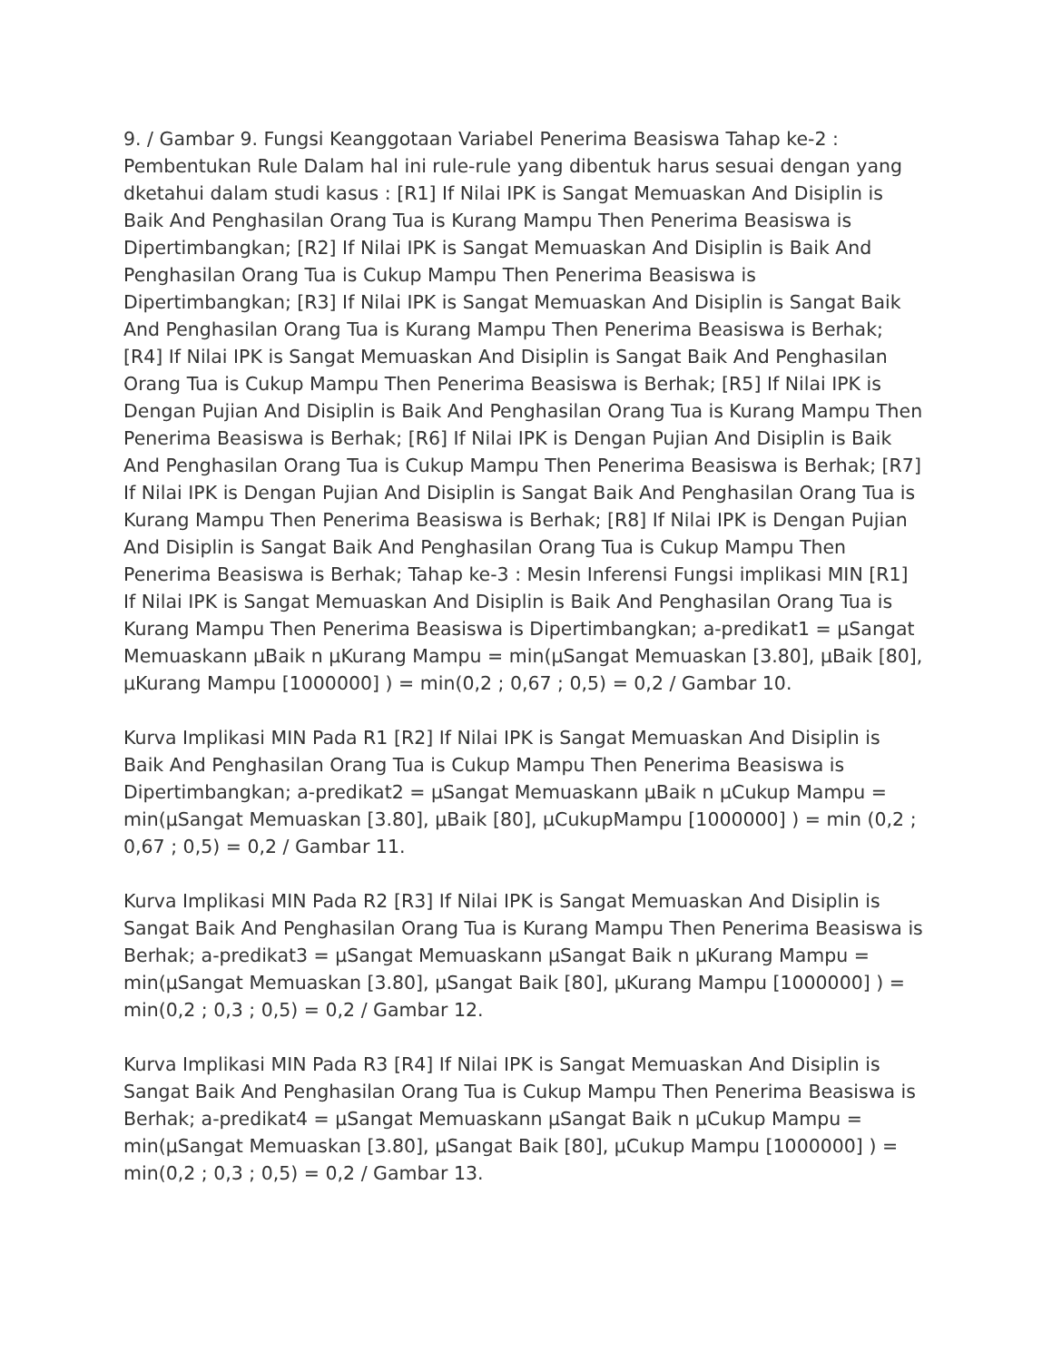9. / Gambar 9. Fungsi Keanggotaan Variabel Penerima Beasiswa Tahap ke-2 : Pembentukan Rule Dalam hal ini rule-rule yang dibentuk harus sesuai dengan yang dketahui dalam studi kasus : [R1] If Nilai IPK is Sangat Memuaskan And Disiplin is Baik And Penghasilan Orang Tua is Kurang Mampu Then Penerima Beasiswa is Dipertimbangkan; [R2] If Nilai IPK is Sangat Memuaskan And Disiplin is Baik And Penghasilan Orang Tua is Cukup Mampu Then Penerima Beasiswa is Dipertimbangkan; [R3] If Nilai IPK is Sangat Memuaskan And Disiplin is Sangat Baik And Penghasilan Orang Tua is Kurang Mampu Then Penerima Beasiswa is Berhak; [R4] If Nilai IPK is Sangat Memuaskan And Disiplin is Sangat Baik And Penghasilan Orang Tua is Cukup Mampu Then Penerima Beasiswa is Berhak; [R5] If Nilai IPK is Dengan Pujian And Disiplin is Baik And Penghasilan Orang Tua is Kurang Mampu Then Penerima Beasiswa is Berhak; [R6] If Nilai IPK is Dengan Pujian And Disiplin is Baik And Penghasilan Orang Tua is Cukup Mampu Then Penerima Beasiswa is Berhak; [R7] If Nilai IPK is Dengan Pujian And Disiplin is Sangat Baik And Penghasilan Orang Tua is Kurang Mampu Then Penerima Beasiswa is Berhak; [R8] If Nilai IPK is Dengan Pujian And Disiplin is Sangat Baik And Penghasilan Orang Tua is Cukup Mampu Then Penerima Beasiswa is Berhak; Tahap ke-3 : Mesin Inferensi Fungsi implikasi MIN [R1] If Nilai IPK is Sangat Memuaskan And Disiplin is Baik And Penghasilan Orang Tua is Kurang Mampu Then Penerima Beasiswa is Dipertimbangkan; a-predikat1 = µSangat Memuaskann µBaik n µKurang Mampu = min(µSangat Memuaskan [3.80], µBaik [80], µKurang Mampu [1000000] ) = min(0,2 ; 0,67 ; 0,5) = 0,2 / Gambar 10.
Kurva Implikasi MIN Pada R1 [R2] If Nilai IPK is Sangat Memuaskan And Disiplin is Baik And Penghasilan Orang Tua is Cukup Mampu Then Penerima Beasiswa is Dipertimbangkan; a-predikat2 = µSangat Memuaskann µBaik n µCukup Mampu = min(µSangat Memuaskan [3.80], µBaik [80], µCukupMampu [1000000] ) = min (0,2 ; 0,67 ; 0,5) = 0,2 / Gambar 11.
Kurva Implikasi MIN Pada R2 [R3] If Nilai IPK is Sangat Memuaskan And Disiplin is Sangat Baik And Penghasilan Orang Tua is Kurang Mampu Then Penerima Beasiswa is Berhak; a-predikat3 = µSangat Memuaskann µSangat Baik n µKurang Mampu = min(µSangat Memuaskan [3.80], µSangat Baik [80], µKurang Mampu [1000000] ) = min(0,2 ; 0,3 ; 0,5) = 0,2 / Gambar 12.
Kurva Implikasi MIN Pada R3 [R4] If Nilai IPK is Sangat Memuaskan And Disiplin is Sangat Baik And Penghasilan Orang Tua is Cukup Mampu Then Penerima Beasiswa is Berhak; a-predikat4 = µSangat Memuaskann µSangat Baik n µCukup Mampu = min(µSangat Memuaskan [3.80], µSangat Baik [80], µCukup Mampu [1000000] ) = min(0,2 ; 0,3 ; 0,5) = 0,2 / Gambar 13.